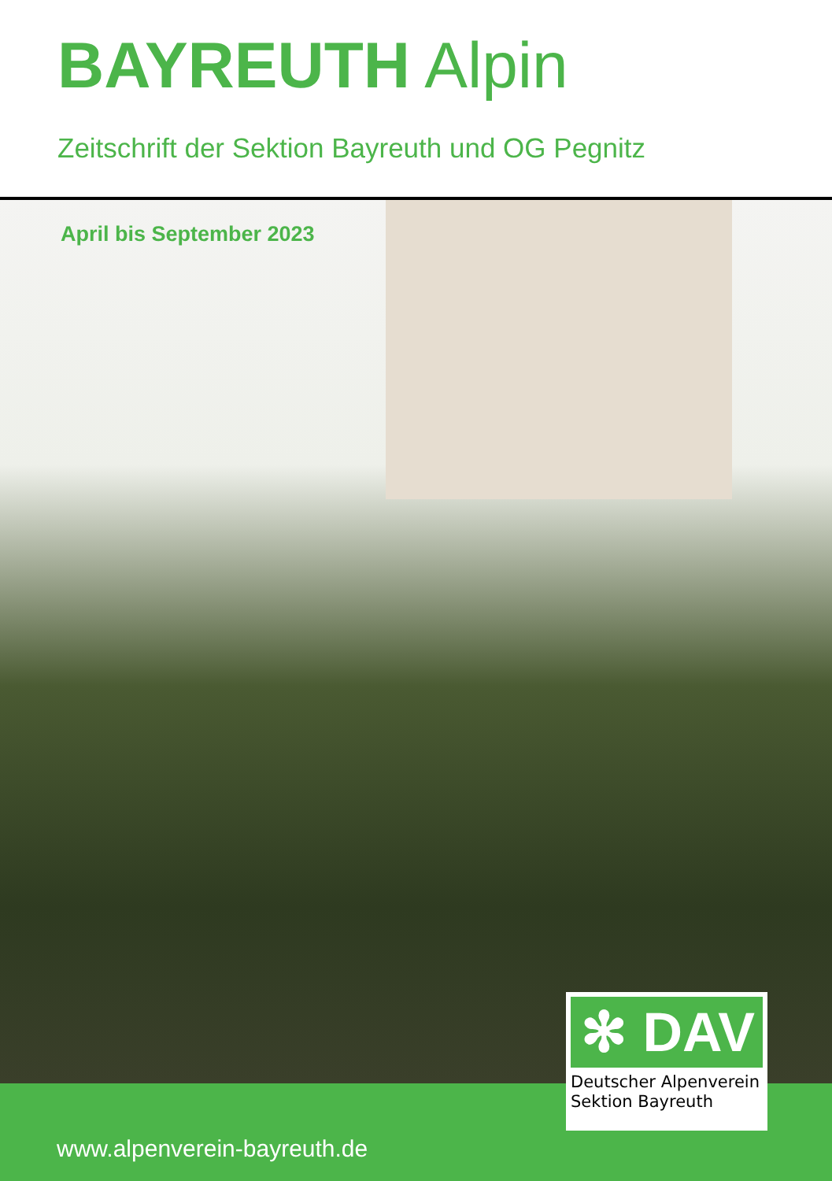BAYREUTH Alpin
Zeitschrift der Sektion Bayreuth und OG Pegnitz
April bis September 2023
www.alpenverein-bayreuth.de
✻ DAV
Deutscher Alpenverein
Sektion Bayreuth